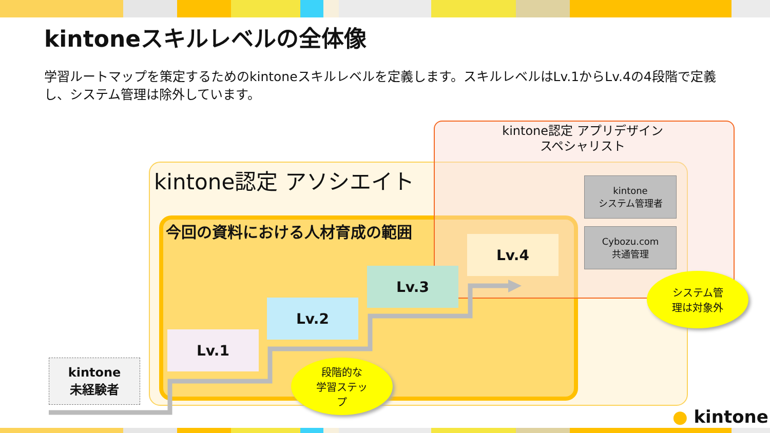kintoneスキルレベルの全体像
学習ルートマップを策定するためのkintoneスキルレベルを定義します。スキルレベルはLv.1からLv.4の4段階で定義し、システム管理は除外しています。
kintone認定 アプリデザイン
スペシャリスト
kintone認定 アソシエイト
今回の資料における人材育成の範囲
Lv.1
Lv.2
Lv.3
Lv.4
kintone
システム管理者
Cybozu.com
共通管理
kintone
未経験者
システム管
理は対象外
段階的な
学習ステッ
プ
● kintone